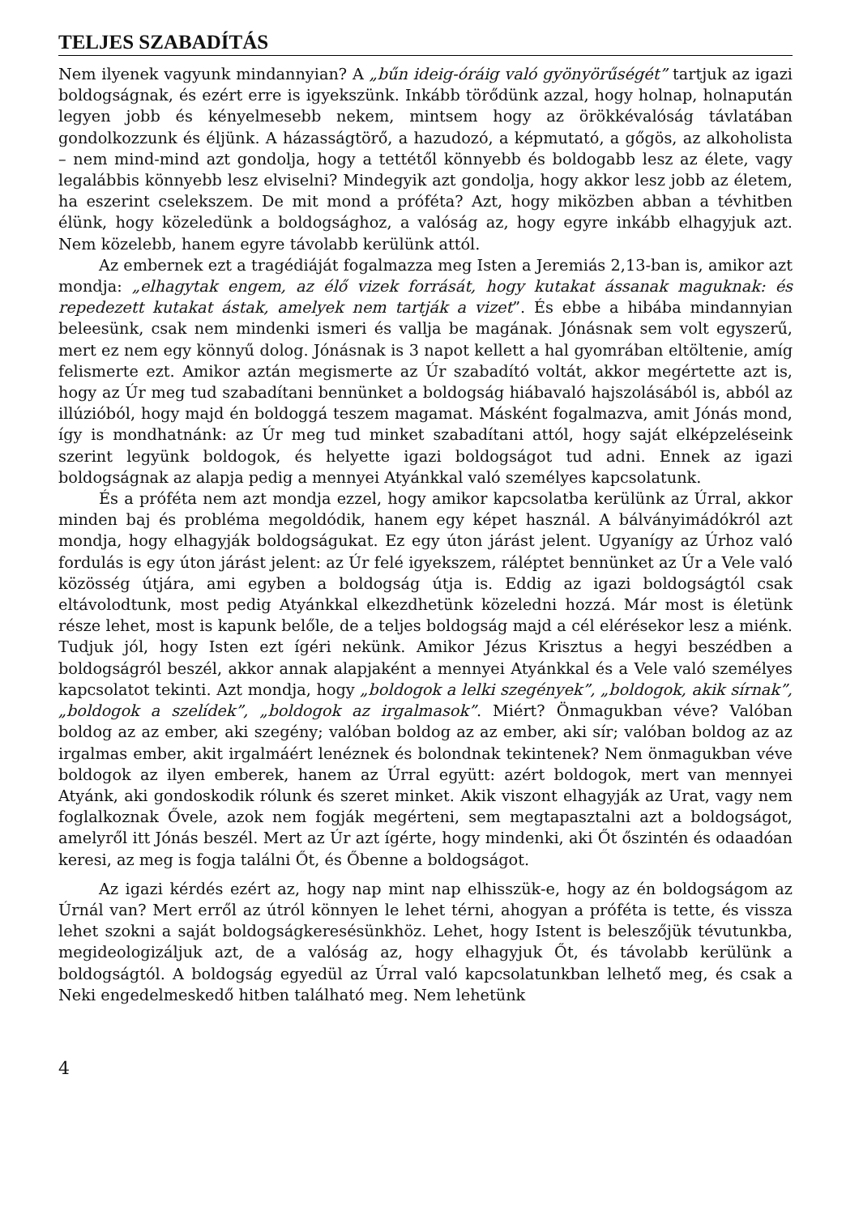TELJES SZABADÍTÁS
Nem ilyenek vagyunk mindannyian? A „bűn ideig-óráig való gyönyörűségét” tartjuk az igazi boldogságnak, és ezért erre is igyekszünk. Inkább törődünk azzal, hogy holnap, holnapután legyen jobb és kényelmesebb nekem, mintsem hogy az örökkévalóság távlatában gondolkozzunk és éljünk. A házasságtörő, a hazudozó, a képmutató, a gőgös, az alkoholista – nem mind-mind azt gondolja, hogy a tettétől könnyebb és boldogabb lesz az élete, vagy legalábbis könnyebb lesz elviselni? Mindegyik azt gondolja, hogy akkor lesz jobb az életem, ha eszerint cselekszem. De mit mond a próféta? Azt, hogy miközben abban a tévhitben élünk, hogy közeledünk a boldogsághoz, a valóság az, hogy egyre inkább elhagyjuk azt. Nem közelebb, hanem egyre távolabb kerülünk attól.
Az embernek ezt a tragédiáját fogalmazza meg Isten a Jeremiás 2,13-ban is, amikor azt mondja: „elhagytak engem, az élő vizek forrását, hogy kutakat ássanak maguknak: és repedezett kutakat ástak, amelyek nem tartják a vizet”. És ebbe a hibába mindannyian beleesünk, csak nem mindenki ismeri és vallja be magának. Jónásnak sem volt egyszerű, mert ez nem egy könnyű dolog. Jónásnak is 3 napot kellett a hal gyomrában eltöltenie, amíg felismerte ezt. Amikor aztán megismerte az Úr szabadító voltát, akkor megértette azt is, hogy az Úr meg tud szabadítani bennünket a boldogság hiábavaló hajszolásából is, abból az illúzióból, hogy majd én boldoggá teszem magamat. Másként fogalmazva, amit Jónás mond, így is mondhatnánk: az Úr meg tud minket szabadítani attól, hogy saját elképzeléseink szerint legyünk boldogok, és helyette igazi boldogságot tud adni. Ennek az igazi boldogságnak az alapja pedig a mennyei Atyánkkal való személyes kapcsolatunk.
És a próféta nem azt mondja ezzel, hogy amikor kapcsolatba kerülünk az Úrral, akkor minden baj és probléma megoldódik, hanem egy képet használ. A bálványimádókról azt mondja, hogy elhagyják boldogságukat. Ez egy úton járást jelent. Ugyanígy az Úrhoz való fordulás is egy úton járást jelent: az Úr felé igyekszem, ráléptet bennünket az Úr a Vele való közösség útjára, ami egyben a boldogság útja is. Eddig az igazi boldogságtól csak eltávolodtunk, most pedig Atyánkkal elkezdhetünk közeledni hozzá. Már most is életünk része lehet, most is kapunk belőle, de a teljes boldogság majd a cél elérésekor lesz a miénk. Tudjuk jól, hogy Isten ezt ígéri nekünk. Amikor Jézus Krisztus a hegyi beszédben a boldogságról beszél, akkor annak alapjaként a mennyei Atyánkkal és a Vele való személyes kapcsolatot tekinti. Azt mondja, hogy „boldogok a lelki szegények”, „boldogok, akik sírnak”, „boldogok a szelídek”, „boldogok az irgalmasok”. Miért? Önmagukban véve? Valóban boldog az az ember, aki szegény; valóban boldog az az ember, aki sír; valóban boldog az az irgalmas ember, akit irgalmáért lenéznek és bolondnak tekintenek? Nem önmagukban véve boldogok az ilyen emberek, hanem az Úrral együtt: azért boldogok, mert van mennyei Atyánk, aki gondoskodik rólunk és szeret minket. Akik viszont elhagyják az Urat, vagy nem foglalkoznak Ővele, azok nem fogják megérteni, sem megtapasztalni azt a boldogságot, amelyről itt Jónás beszél. Mert az Úr azt ígérte, hogy mindenki, aki Őt őszintén és odaadóan keresi, az meg is fogja találni Őt, és Őbenne a boldogságot.
Az igazi kérdés ezért az, hogy nap mint nap elhisszük-e, hogy az én boldogságom az Úrnál van? Mert erről az útról könnyen le lehet térni, ahogyan a próféta is tette, és vissza lehet szokni a saját boldogságkeresésünkhöz. Lehet, hogy Istent is beleszőjük tévutunkba, megideologizáljuk azt, de a valóság az, hogy elhagyjuk Őt, és távolabb kerülünk a boldogságtól. A boldogság egyedül az Úrral való kapcsolatunkban lelhető meg, és csak a Neki engedelmeskedő hitben található meg. Nem lehetünk
4